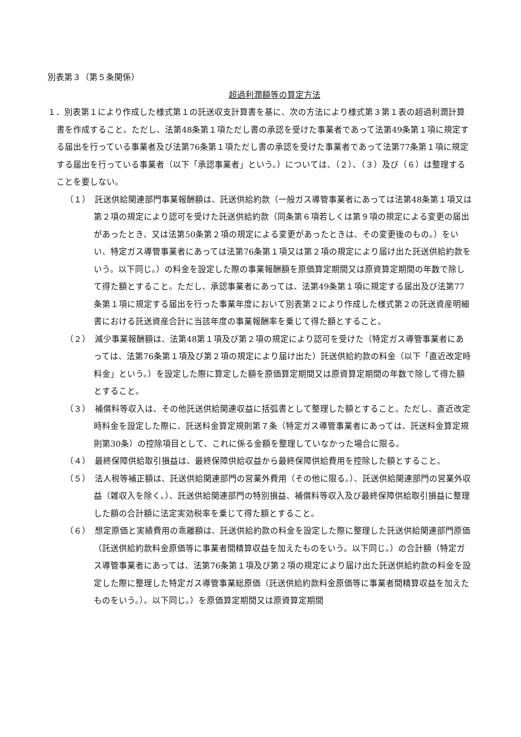別表第３（第５条関係）
超過利潤額等の算定方法
１．別表第１により作成した様式第１の託送収支計算書を基に、次の方法により様式第３第１表の超過利潤計算書を作成すること。ただし、法第48条第１項ただし書の承認を受けた事業者であって法第49条第１項に規定する届出を行っている事業者及び法第76条第１項ただし書の承認を受けた事業者であって法第77条第１項に規定する届出を行っている事業者（以下「承認事業者」という。）については、（２）、（３）及び（６）は整理することを要しない。
（１）　託送供給関連部門事業報酬額は、託送供給約款（一般ガス導管事業者にあっては法第48条第１項又は第２項の規定により認可を受けた託送供給約款（同条第６項若しくは第９項の規定による変更の届出があったとき、又は法第50条第２項の規定による変更があったときは、その変更後のもの。）をいい、特定ガス導管事業者にあっては法第76条第１項又は第２項の規定により届け出た託送供給約款をいう。以下同じ。）の料金を設定した際の事業報酬額を原価算定期間又は原資算定期間の年数で除して得た額とすること。ただし、承認事業者にあっては、法第49条第１項に規定する届出及び法第77条第１項に規定する届出を行った事業年度において別表第２により作成した様式第２の託送資産明細書における託送資産合計に当該年度の事業報酬率を乗じて得た額とすること。
（２）　減少事業報酬額は、法第48第１項及び第２項の規定により認可を受けた（特定ガス導管事業者にあっては、法第76条第１項及び第２項の規定により届け出た）託送供給約款の料金（以下「直近改定時料金」という。）を設定した際に算定した額を原価算定期間又は原資算定期間の年数で除して得た額とすること。
（３）　補償料等収入は、その他託送供給関連収益に括弧書として整理した額とすること。ただし、直近改定時料金を設定した際に、託送料金算定規則第７条（特定ガス導管事業者にあっては、託送料金算定規則第30条）の控除項目として、これに係る金額を整理していなかった場合に限る。
（４）　最終保障供給取引損益は、最終保障供給収益から最終保障供給費用を控除した額とすること。
（５）　法人税等補正額は、託送供給関連部門の営業外費用（その他に限る。）、託送供給関連部門の営業外収益（雑収入を除く。）、託送供給関連部門の特別損益、補償料等収入及び最終保障供給取引損益に整理した額の合計額に法定実効税率を乗じて得た額とすること。
（６）　想定原価と実績費用の乖離額は、託送供給約款の料金を設定した際に整理した託送供給関連部門原価（託送供給約款料金原価等に事業者間精算収益を加えたものをいう。以下同じ。）の合計額（特定ガス導管事業者にあっては、法第76条第１項及び第２項の規定により届け出た託送供給約款の料金を設定した際に整理した特定ガス導管事業総原価（託送供給約款料金原価等に事業者間精算収益を加えたものをいう。）。以下同じ。）を原価算定期間又は原資算定期間